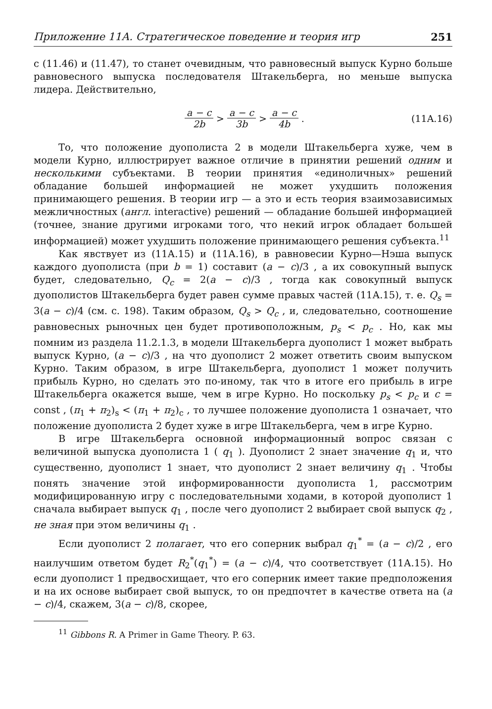Приложение 11А. Стратегическое поведение и теория игр 251
с (11.46) и (11.47), то станет очевидным, что равновесный выпуск Курно больше равновесного выпуска последователя Штакельберга, но меньше выпуска лидера. Действительно,
a − c 2b > a − c 3b > a − c 4b. (11A.16)
То, что положение дуополиста 2 в модели Штакельберга хуже, чем в модели Курно, иллюстрирует важное отличие в принятии решений одним и несколькими субъектами. В теории принятия «единоличных» решений обладание большей информацией не может ухудшить положения принимающего решения. В теории игр — а это и есть теория взаимозависимых межличностных (англ. interactive) решений — обладание большей информацией (точнее, знание другими игроками того, что некий игрок обладает большей информацией) может ухудшить положение принимающего решения субъекта.<sup>11</sup>
Как явствует из (11А.15) и (11А.16), в равновесии Курно—Нэша выпуск каждого дуополиста (при b = 1) составит (a − c)/3 , а их совокупный выпуск будет, следовательно, Q<sub>c</sub> = 2(a − c)/3 , тогда как совокупный выпуск дуополистов Штакельберга будет равен сумме правых частей (11А.15), т. е. Q<sub>s</sub> = 3(a − c)/4 (см. с. 198). Таким образом, Q<sub>s</sub> > Q<sub>c</sub> , и, следовательно, соотношение равновесных рыночных цен будет противоположным, p<sub>s</sub> < p<sub>c</sub> . Но, как мы помним из раздела 11.2.1.3, в модели Штакельберга дуополист 1 может выбрать выпуск Курно, (a − c)/3 , на что дуополист 2 может ответить своим выпуском Курно. Таким образом, в игре Штакельберга, дуополист 1 может получить прибыль Курно, но сделать это по-иному, так что в итоге его прибыль в игре Штакельберга окажется выше, чем в игре Курно. Но поскольку p<sub>s</sub> < p<sub>c</sub> и c = const , (π<sub>1</sub> + π<sub>2</sub>)<sub>s</sub> < (π<sub>1</sub> + π<sub>2</sub>)<sub>c</sub> , то лучшее положение дуополиста 1 означает, что положение дуополиста 2 будет хуже в игре Штакельберга, чем в игре Курно.
В игре Штакельберга основной информационный вопрос связан с величиной выпуска дуополиста 1 ( q<sub>1</sub> ). Дуополист 2 знает значение q<sub>1</sub> и, что существенно, дуополист 1 знает, что дуополист 2 знает величину q<sub>1</sub> . Чтобы понять значение этой информированности дуополиста 1, рассмотрим модифицированную игру с последовательными ходами, в которой дуополист 1 сначала выбирает выпуск q<sub>1</sub> , после чего дуополист 2 выбирает свой выпуск q<sub>2</sub> , не зная при этом величины q<sub>1</sub> .
Если дуополист 2 полагает, что его соперник выбрал q<sub>1</sub><sup>*</sup> = (a − c)/2 , его наилучшим ответом будет R<sub>2</sub><sup>*</sup>(q<sub>1</sub><sup>*</sup>) = (a − c)/4, что соответствует (11А.15). Но если дуополист 1 предвосхищает, что его соперник имеет такие предположения и на их основе выбирает свой выпуск, то он предпочтет в качестве ответа на (a − c)/4, скажем, 3(a − c)/8, скорее,
<sup>11</sup> Gibbons R. A Primer in Game Theory. P. 63.